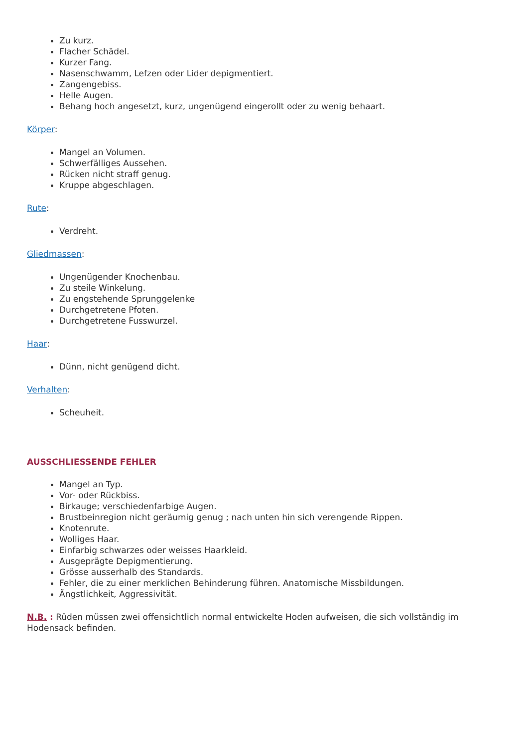Zu kurz.
Flacher Schädel.
Kurzer Fang.
Nasenschwamm, Lefzen oder Lider depigmentiert.
Zangengebiss.
Helle Augen.
Behang hoch angesetzt, kurz, ungenügend eingerollt oder zu wenig behaart.
Körper:
Mangel an Volumen.
Schwerfälliges Aussehen.
Rücken nicht straff genug.
Kruppe abgeschlagen.
Rute:
Verdreht.
Gliedmassen:
Ungenügender Knochenbau.
Zu steile Winkelung.
Zu engstehende Sprunggelenke
Durchgetretene Pfoten.
Durchgetretene Fusswurzel.
Haar:
Dünn, nicht genügend dicht.
Verhalten:
Scheuheit.
AUSSCHLIESSENDE FEHLER
Mangel an Typ.
Vor- oder Rückbiss.
Birkauge; verschiedenfarbige Augen.
Brustbeinregion nicht geräumig genug ; nach unten hin sich verengende Rippen.
Knotenrute.
Wolliges Haar.
Einfarbig schwarzes oder weisses Haarkleid.
Ausgeprägte Depigmentierung.
Grösse ausserhalb des Standards.
Fehler, die zu einer merklichen Behinderung führen. Anatomische Missbildungen.
Ängstlichkeit, Aggressivität.
N.B. : Rüden müssen zwei offensichtlich normal entwickelte Hoden aufweisen, die sich vollständig im Hodensack befinden.